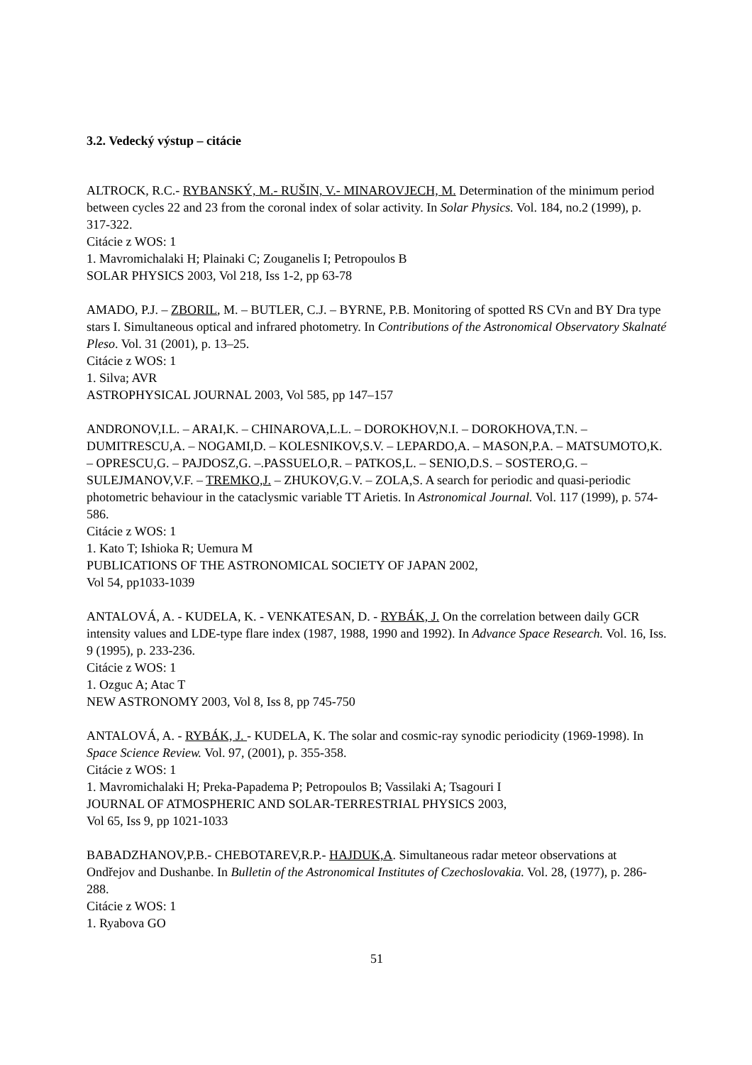3.2. Vedecký výstup – citácie
ALTROCK, R.C.- RYBANSKÝ, M.- RUŠIN, V.- MINAROVJECH, M. Determination of the minimum period between cycles 22 and 23 from the coronal index of solar activity. In Solar Physics. Vol. 184, no.2 (1999), p. 317-322.
Citácie z WOS: 1
1. Mavromichalaki H; Plainaki C; Zouganelis I; Petropoulos B
SOLAR PHYSICS 2003, Vol 218, Iss 1-2, pp 63-78
AMADO, P.J. – ZBORIL, M. – BUTLER, C.J. – BYRNE, P.B. Monitoring of spotted RS CVn and BY Dra type stars I. Simultaneous optical and infrared photometry. In Contributions of the Astronomical Observatory Skalnaté Pleso. Vol. 31 (2001), p. 13–25.
Citácie z WOS: 1
1. Silva; AVR
ASTROPHYSICAL JOURNAL 2003, Vol 585, pp 147–157
ANDRONOV,I.L. – ARAI,K. – CHINAROVA,L.L. – DOROKHOV,N.I. – DOROKHOVA,T.N. – DUMITRESCU,A. – NOGAMI,D. – KOLESNIKOV,S.V. – LEPARDO,A. – MASON,P.A. – MATSUMOTO,K. – OPRESCU,G. – PAJDOSZ,G. –.PASSUELO,R. – PATKOS,L. – SENIO,D.S. – SOSTERO,G. – SULEJMANOV,V.F. – TREMKO,J. – ZHUKOV,G.V. – ZOLA,S. A search for periodic and quasi-periodic photometric behaviour in the cataclysmic variable TT Arietis. In Astronomical Journal. Vol. 117 (1999), p. 574-586.
Citácie z WOS: 1
1. Kato T; Ishioka R; Uemura M
PUBLICATIONS OF THE ASTRONOMICAL SOCIETY OF JAPAN 2002,
Vol 54, pp1033-1039
ANTALOVÁ, A. - KUDELA, K. - VENKATESAN, D. - RYBÁK, J. On the correlation between daily GCR intensity values and LDE-type flare index (1987, 1988, 1990 and 1992). In Advance Space Research. Vol. 16, Iss. 9 (1995), p. 233-236.
Citácie z WOS: 1
1. Ozguc A; Atac T
NEW ASTRONOMY 2003, Vol 8, Iss 8, pp 745-750
ANTALOVÁ, A. - RYBÁK, J. - KUDELA, K. The solar and cosmic-ray synodic periodicity (1969-1998). In Space Science Review. Vol. 97, (2001), p. 355-358.
Citácie z WOS: 1
1. Mavromichalaki H; Preka-Papadema P; Petropoulos B; Vassilaki A; Tsagouri I
JOURNAL OF ATMOSPHERIC AND SOLAR-TERRESTRIAL PHYSICS 2003,
Vol 65, Iss 9, pp 1021-1033
BABADZHANOV,P.B.- CHEBOTAREV,R.P.- HAJDUK,A. Simultaneous radar meteor observations at Ondřejov and Dushanbe. In Bulletin of the Astronomical Institutes of Czechoslovakia. Vol. 28, (1977), p. 286-288.
Citácie z WOS: 1
1. Ryabova GO
51